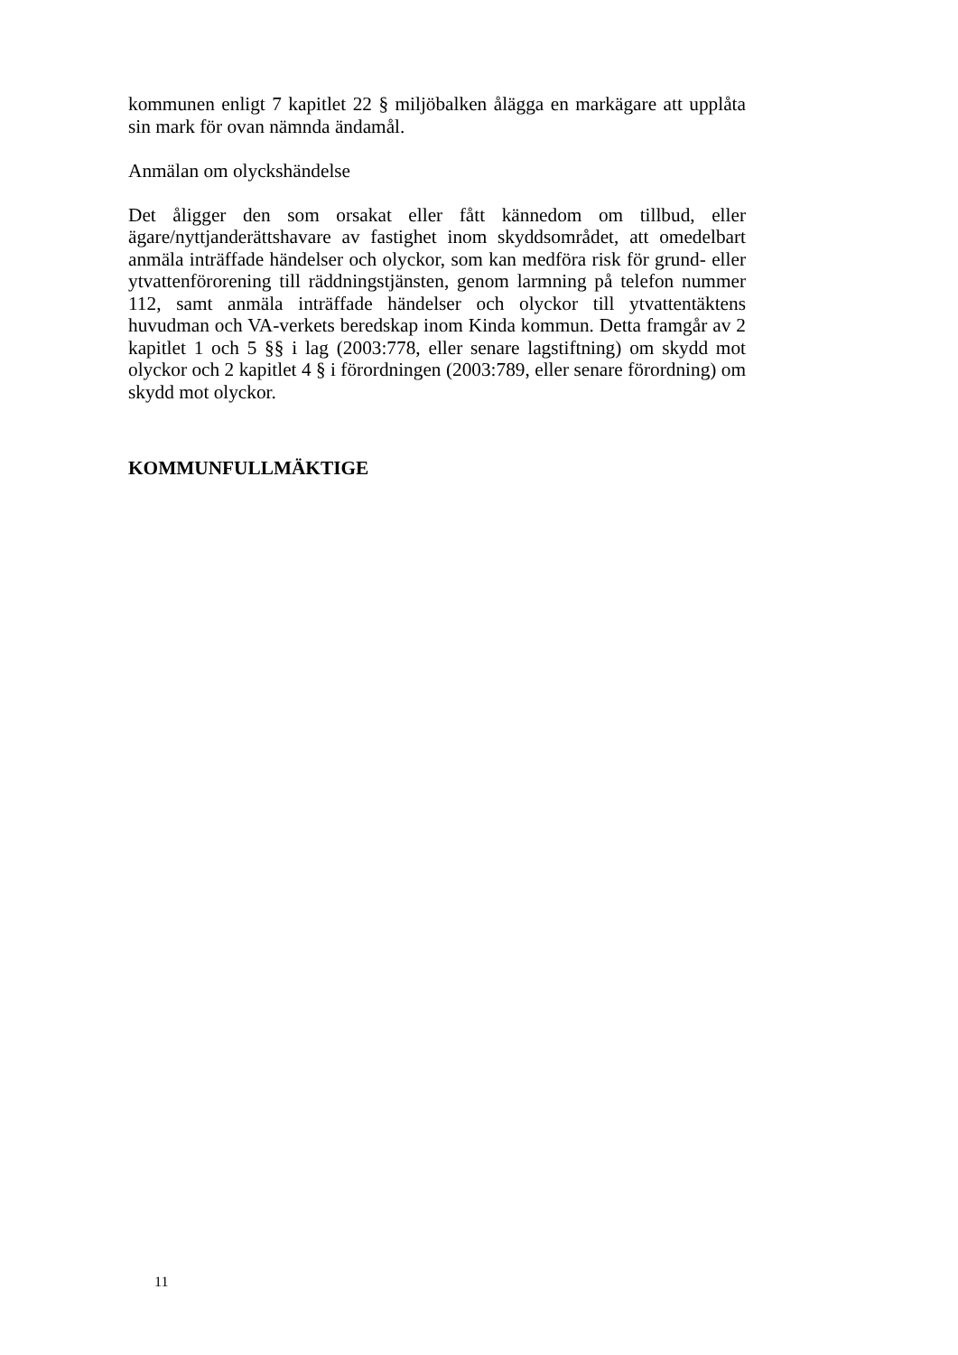kommunen enligt 7 kapitlet 22 § miljöbalken ålägga en markägare att upplåta sin mark för ovan nämnda ändamål.
Anmälan om olyckshändelse
Det åligger den som orsakat eller fått kännedom om tillbud, eller ägare/nyttjanderättshavare av fastighet inom skyddsområdet, att omedelbart anmäla inträffade händelser och olyckor, som kan medföra risk för grund- eller ytvattenförorening till räddningstjänsten, genom larmning på telefon nummer 112, samt anmäla inträffade händelser och olyckor till ytvattentäktens huvudman och VA-verkets beredskap inom Kinda kommun. Detta framgår av 2 kapitlet 1 och 5 §§ i lag (2003:778, eller senare lagstiftning) om skydd mot olyckor och 2 kapitlet 4 § i förordningen (2003:789, eller senare förordning) om skydd mot olyckor.
KOMMUNFULLMÄKTIGE
11